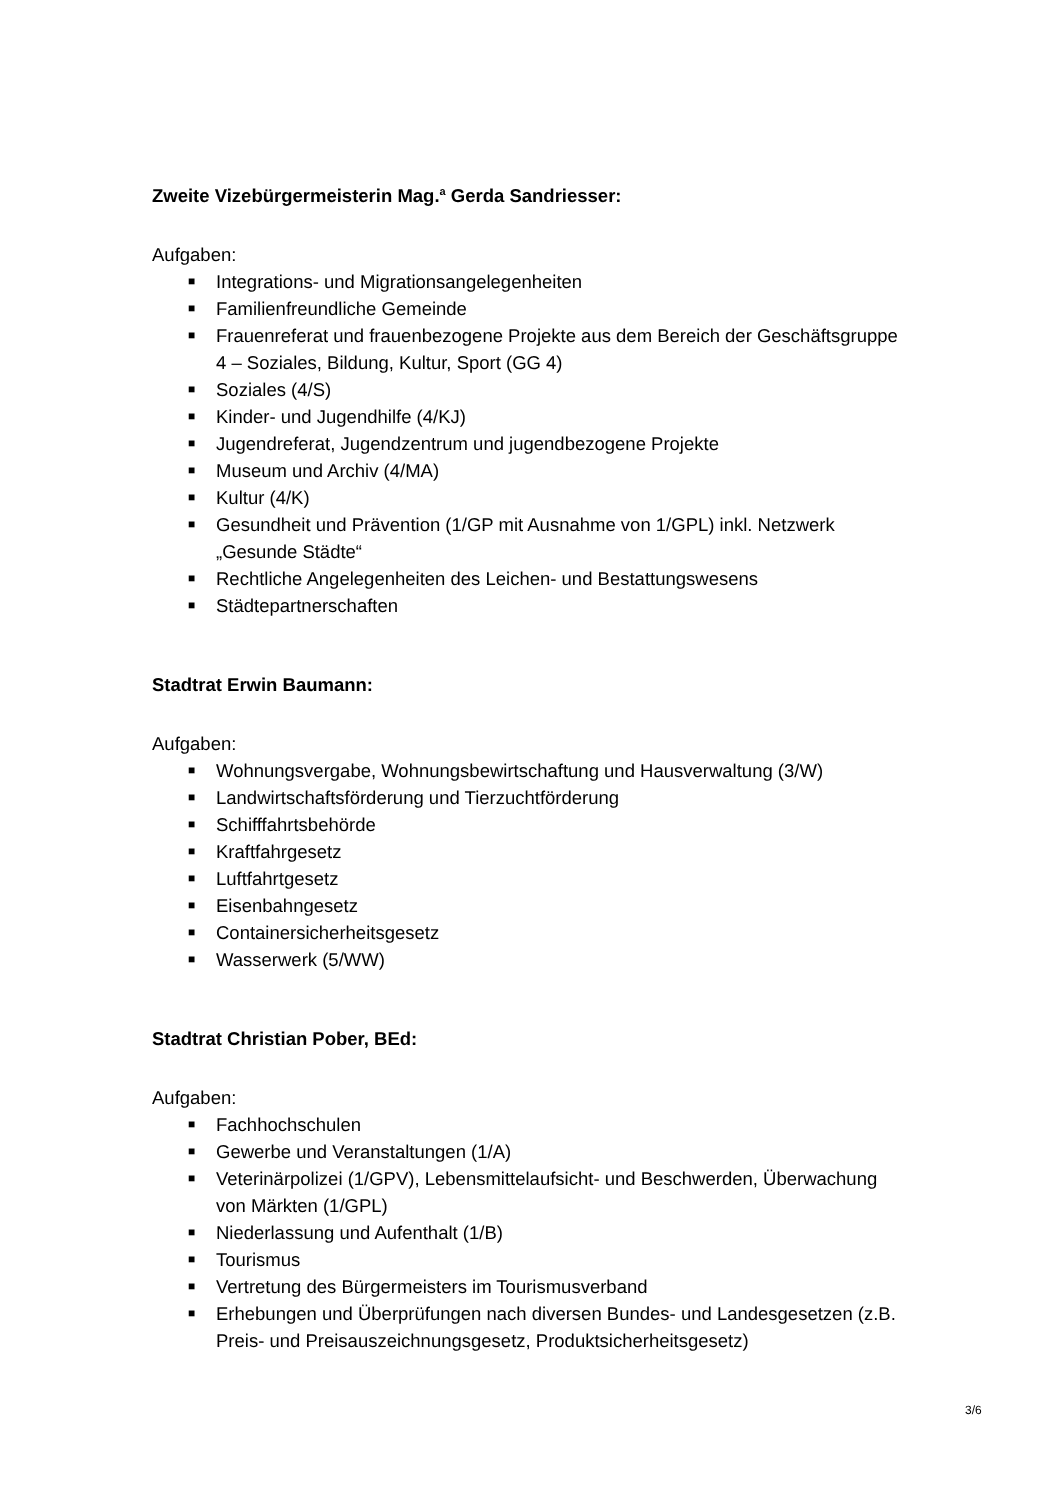Zweite Vizebürgermeisterin Mag.<sup>a</sup> Gerda Sandriesser:
Aufgaben:
■ Integrations- und Migrationsangelegenheiten
■ Familienfreundliche Gemeinde
■ Frauenreferat und frauenbezogene Projekte aus dem Bereich der Geschäftsgruppe 4 – Soziales, Bildung, Kultur, Sport (GG 4)
■ Soziales (4/S)
■ Kinder- und Jugendhilfe (4/KJ)
■ Jugendreferat, Jugendzentrum und jugendbezogene Projekte
■ Museum und Archiv (4/MA)
■ Kultur (4/K)
■ Gesundheit und Prävention (1/GP mit Ausnahme von 1/GPL) inkl. Netzwerk „Gesunde Städte“
■ Rechtliche Angelegenheiten des Leichen- und Bestattungswesens
■ Städtepartnerschaften
Stadtrat Erwin Baumann:
Aufgaben:
■ Wohnungsvergabe, Wohnungsbewirtschaftung und Hausverwaltung (3/W)
■ Landwirtschaftsförderung und Tierzuchtförderung
■ Schifffahrtsbehörde
■ Kraftfahrgesetz
■ Luftfahrtgesetz
■ Eisenbahngesetz
■ Containersicherheitsgesetz
■ Wasserwerk (5/WW)
Stadtrat Christian Pober, BEd:
Aufgaben:
■ Fachhochschulen
■ Gewerbe und Veranstaltungen (1/A)
■ Veterinärpolizei (1/GPV), Lebensmittelaufsicht- und Beschwerden, Überwachung von Märkten (1/GPL)
■ Niederlassung und Aufenthalt (1/B)
■ Tourismus
■ Vertretung des Bürgermeisters im Tourismusverband
■ Erhebungen und Überprüfungen nach diversen Bundes- und Landesgesetzen (z.B. Preis- und Preisauszeichnungsgesetz, Produktsicherheitsgesetz)
3/6